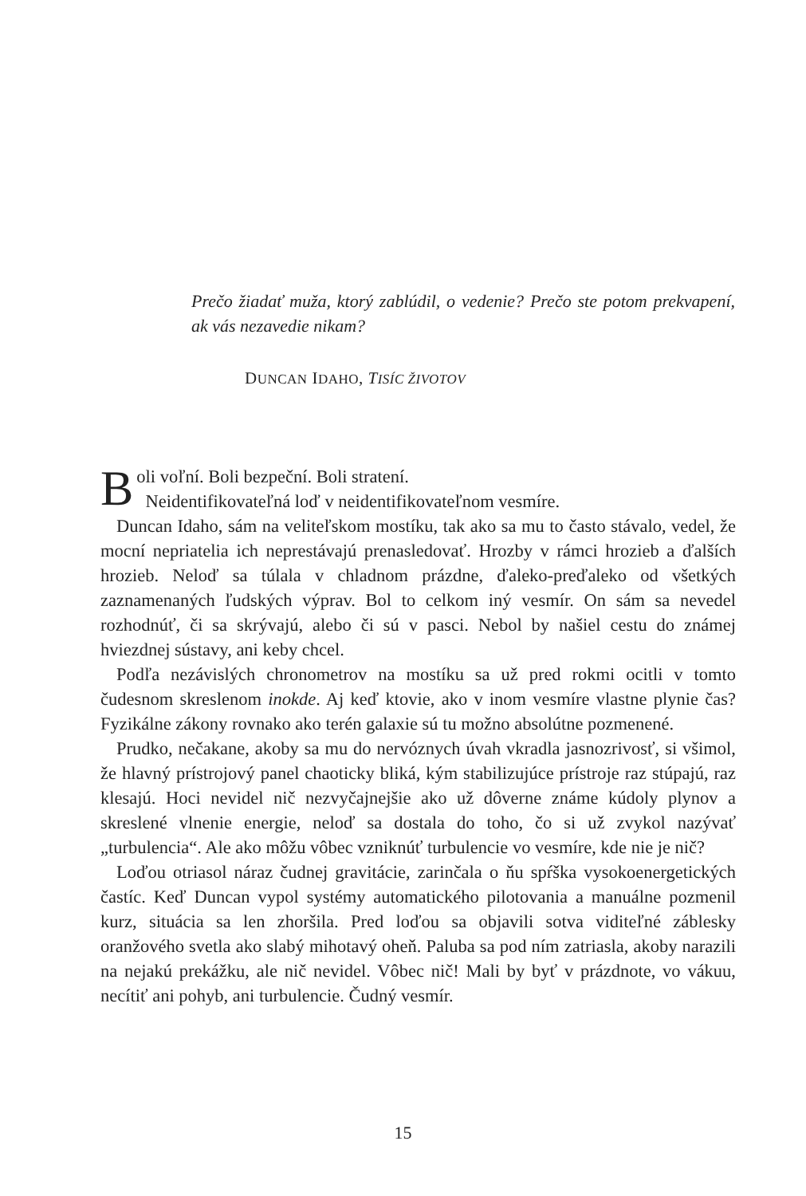Prečo žiadať muža, ktorý zablúdil, o vedenie? Prečo ste potom prekvapení, ak vás nezavedie nikam?
DUNCAN IDAHO, TISÍC ŽIVOTOV
Boli voľní. Boli bezpeční. Boli stratení.
Neidentifikovateľná loď v neidentifikovateľnom vesmíre.
Duncan Idaho, sám na veliteľskom mostíku, tak ako sa mu to často stávalo, vedel, že mocní nepriatelia ich neprestávajú prenasledovať. Hrozby v rámci hrozieb a ďalších hrozieb. Neloď sa túlala v chladnom prázdne, ďaleko-preďaleko od všetkých zaznamenaných ľudských výprav. Bol to celkom iný vesmír. On sám sa nevedel rozhodnúť, či sa skrývajú, alebo či sú v pasci. Nebol by našiel cestu do známej hviezdnej sústavy, ani keby chcel.
Podľa nezávislých chronometrov na mostíku sa už pred rokmi ocitli v tomto čudesnom skreslenom inokde. Aj keď ktovie, ako v inom vesmíre vlastne plynie čas? Fyzikálne zákony rovnako ako terén galaxie sú tu možno absolútne pozmenené.
Prudko, nečakane, akoby sa mu do nervóznych úvah vkradla jasnozrivosť, si všimol, že hlavný prístrojový panel chaoticky bliká, kým stabilizujúce prístroje raz stúpajú, raz klesajú. Hoci nevidel nič nezvyčajnejšie ako už dôverne známe kúdoly plynov a skreslené vlnenie energie, neloď sa dostala do toho, čo si už zvykol nazývať „turbulencia“. Ale ako môžu vôbec vzniknúť turbulencie vo vesmíre, kde nie je nič?
Loďou otriasol náraz čudnej gravitácie, zarinčala o ňu spŕška vysokoenergetických častíc. Keď Duncan vypol systémy automatického pilotovania a manuálne pozmenil kurz, situácia sa len zhoršila. Pred loďou sa objavili sotva viditeľné záblesky oranžového svetla ako slabý mihotavý oheň. Paluba sa pod ním zatriasla, akoby narazili na nejakú prekážku, ale nič nevidel. Vôbec nič! Mali by byť v prázdnote, vo vákuu, necítiť ani pohyb, ani turbulencie. Čudný vesmír.
15